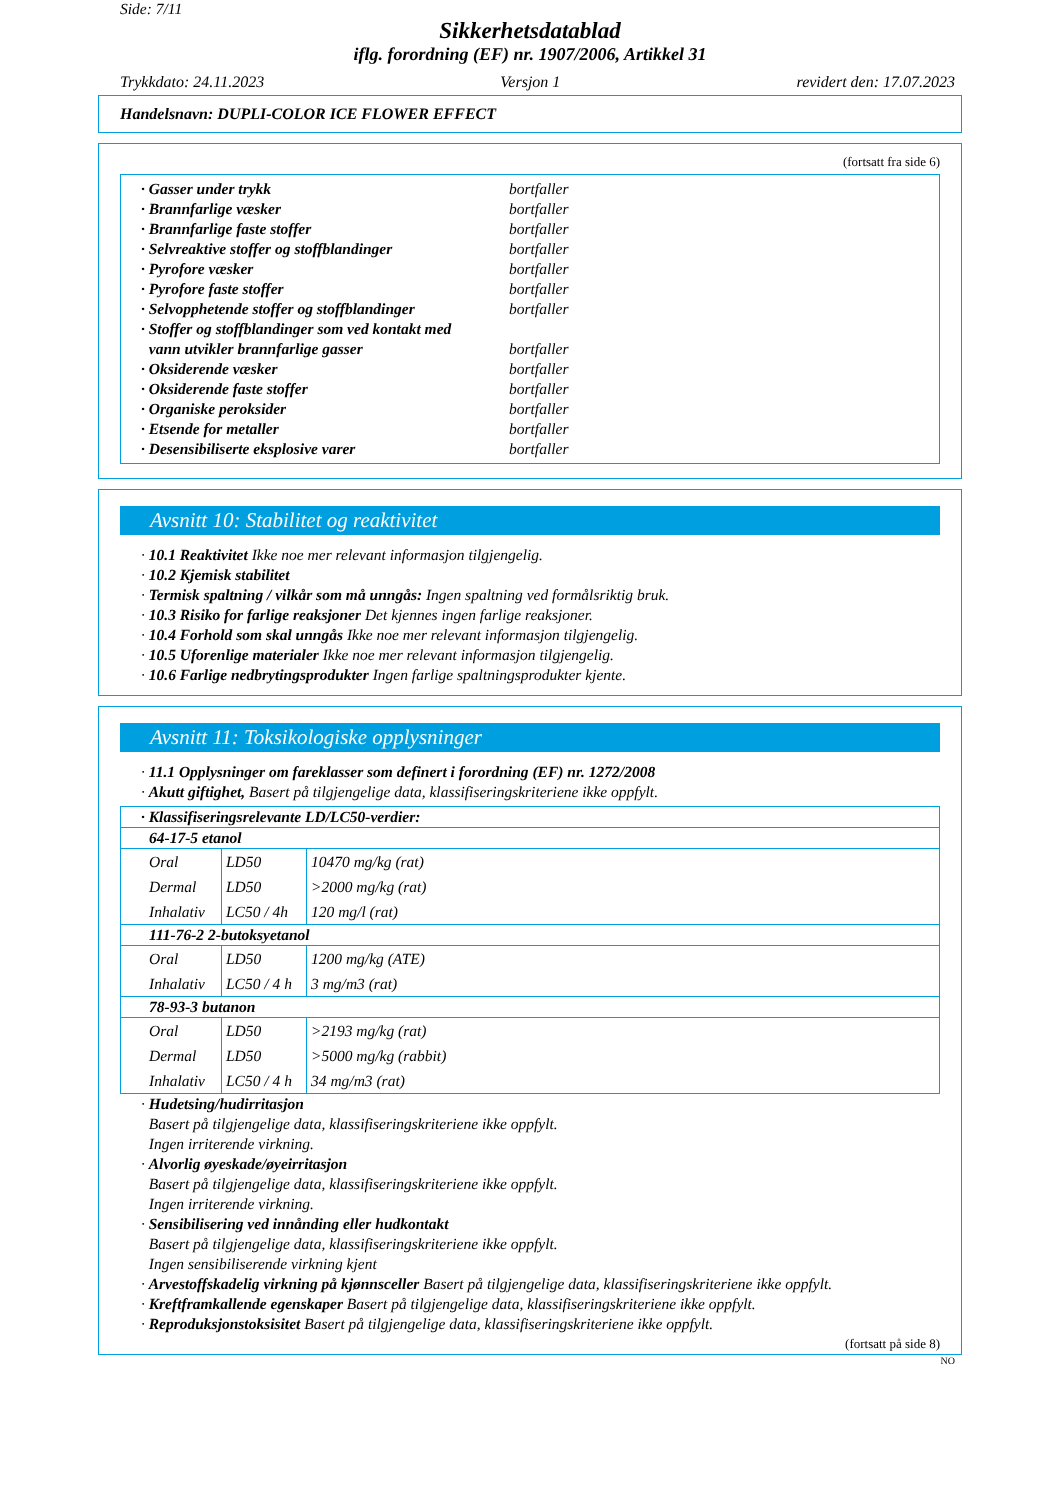Side: 7/11
Sikkerhetsdatablad
iflg. forordning (EF) nr. 1907/2006, Artikkel 31
Trykkdato: 24.11.2023 Versjon 1 revidert den: 17.07.2023
Handelsnavn: DUPLI-COLOR ICE FLOWER EFFECT
(fortsatt fra side 6)
| · Gasser under trykk | bortfaller |
| · Brannfarlige væsker | bortfaller |
| · Brannfarlige faste stoffer | bortfaller |
| · Selvreaktive stoffer og stoffblandinger | bortfaller |
| · Pyrofore væsker | bortfaller |
| · Pyrofore faste stoffer | bortfaller |
| · Selvopphetende stoffer og stoffblandinger | bortfaller |
| · Stoffer og stoffblandinger som ved kontakt med vann utvikler brannfarlige gasser | bortfaller |
| · Oksiderende væsker | bortfaller |
| · Oksiderende faste stoffer | bortfaller |
| · Organiske peroksider | bortfaller |
| · Etsende for metaller | bortfaller |
| · Desensibiliserte eksplosive varer | bortfaller |
Avsnitt 10: Stabilitet og reaktivitet
· 10.1 Reaktivitet Ikke noe mer relevant informasjon tilgjengelig.
· 10.2 Kjemisk stabilitet
· Termisk spaltning / vilkår som må unngås: Ingen spaltning ved formålsriktig bruk.
· 10.3 Risiko for farlige reaksjoner Det kjennes ingen farlige reaksjoner.
· 10.4 Forhold som skal unngås Ikke noe mer relevant informasjon tilgjengelig.
· 10.5 Uforenlige materialer Ikke noe mer relevant informasjon tilgjengelig.
· 10.6 Farlige nedbrytingsprodukter Ingen farlige spaltningsprodukter kjente.
Avsnitt 11: Toksikologiske opplysninger
· 11.1 Opplysninger om fareklasser som definert i forordning (EF) nr. 1272/2008
· Akutt giftighet, Basert på tilgjengelige data, klassifiseringskriteriene ikke oppfylt.
| · Klassifiseringsrelevante LD/LC50-verdier: | | |
| 64-17-5 etanol | | |
| Oral Dermal Inhalativ | LD50 LD50 LC50 / 4h | 10470 mg/kg (rat) >2000 mg/kg (rat) 120 mg/l (rat) |
| 111-76-2 2-butoksyetanol | | |
| Oral Inhalativ | LD50 LC50 / 4 h | 1200 mg/kg (ATE) 3 mg/m3 (rat) |
| 78-93-3 butanon | | |
| Oral Dermal Inhalativ | LD50 LD50 LC50 / 4 h | >2193 mg/kg (rat) >5000 mg/kg (rabbit) 34 mg/m3 (rat) |
· Hudetsing/hudirritasjon
Basert på tilgjengelige data, klassifiseringskriteriene ikke oppfylt.
Ingen irriterende virkning.
· Alvorlig øyeskade/øyeirritasjon
Basert på tilgjengelige data, klassifiseringskriteriene ikke oppfylt.
Ingen irriterende virkning.
· Sensibilisering ved innånding eller hudkontakt
Basert på tilgjengelige data, klassifiseringskriteriene ikke oppfylt.
Ingen sensibiliserende virkning kjent
· Arvestoffskadelig virkning på kjønnsceller Basert på tilgjengelige data, klassifiseringskriteriene ikke oppfylt.
· Kreftframkallende egenskaper Basert på tilgjengelige data, klassifiseringskriteriene ikke oppfylt.
· Reproduksjonstoksisitet Basert på tilgjengelige data, klassifiseringskriteriene ikke oppfylt.
(fortsatt på side 8)
NO